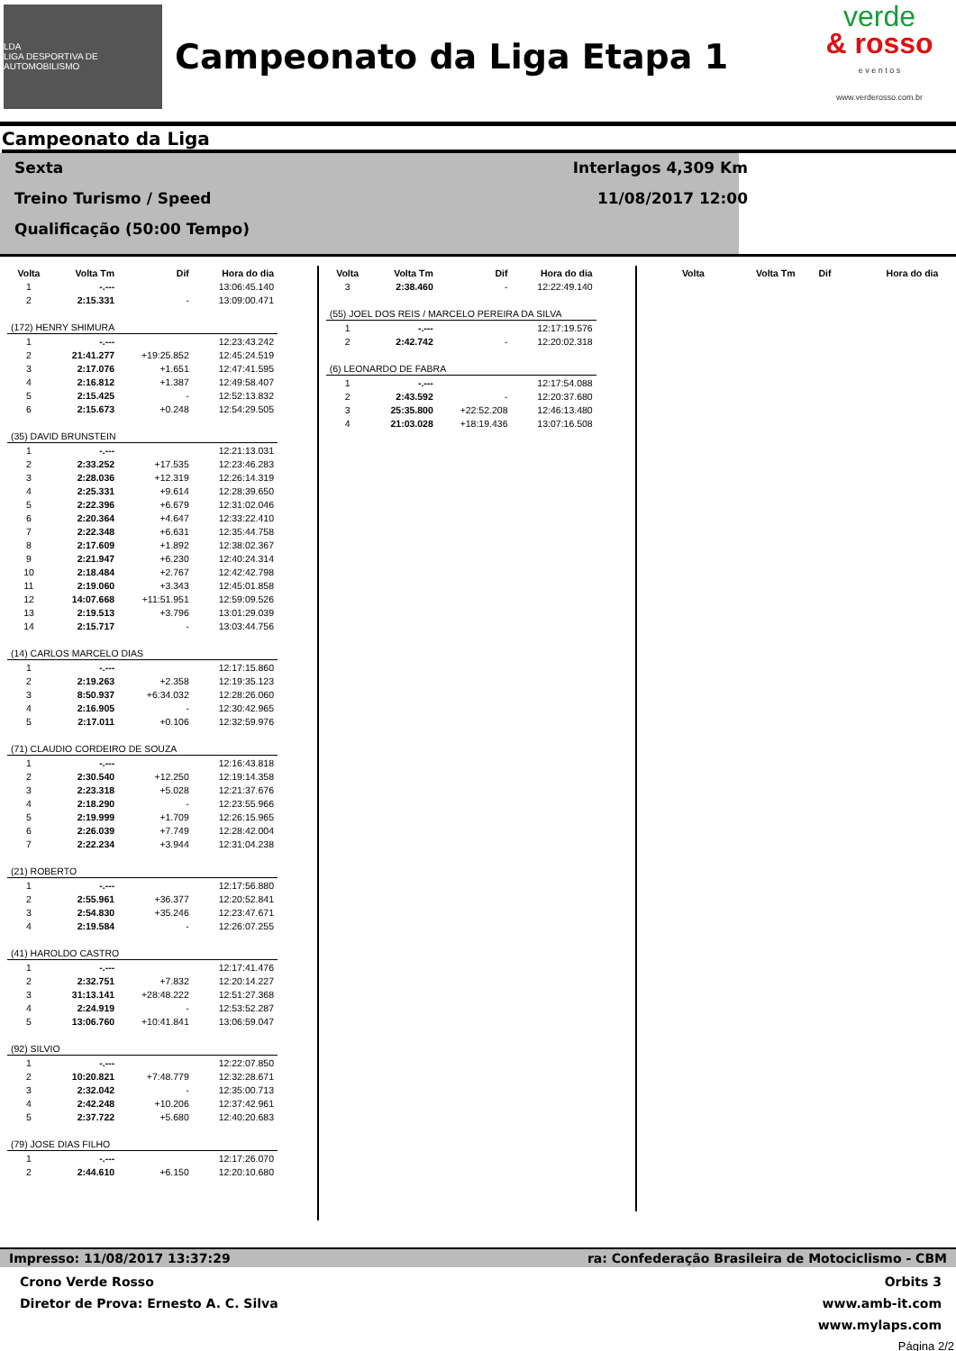LDA
LIGA DESPORTIVA DE AUTOMOBILISMO
Campeonato da Liga Etapa 1
verde
& rosso
e v e n t o s
www.verderosso.com.br
Campeonato da Liga
Sexta
Treino Turismo / Speed
Qualificação (50:00 Tempo)
Interlagos 4,309 Km
11/08/2017 12:00
| Volta | Volta Tm | Dif | Hora do dia |
| --- | --- | --- | --- |
| 1 | -.--- | | 13:06:45.140 |
| 2 | 2:15.331 | - | 13:09:00.471 |
| (172) HENRY SHIMURA | | | |
| 1 | -.--- | | 12:23:43.242 |
| 2 | 21:41.277 | +19:25.852 | 12:45:24.519 |
| 3 | 2:17.076 | +1.651 | 12:47:41.595 |
| 4 | 2:16.812 | +1.387 | 12:49:58.407 |
| 5 | 2:15.425 | - | 12:52:13.832 |
| 6 | 2:15.673 | +0.248 | 12:54:29.505 |
| (35) DAVID BRUNSTEIN | | | |
| 1 | -.--- | | 12:21:13.031 |
| 2 | 2:33.252 | +17.535 | 12:23:46.283 |
| 3 | 2:28.036 | +12.319 | 12:26:14.319 |
| 4 | 2:25.331 | +9.614 | 12:28:39.650 |
| 5 | 2:22.396 | +6.679 | 12:31:02.046 |
| 6 | 2:20.364 | +4.647 | 12:33:22.410 |
| 7 | 2:22.348 | +6.631 | 12:35:44.758 |
| 8 | 2:17.609 | +1.892 | 12:38:02.367 |
| 9 | 2:21.947 | +6.230 | 12:40:24.314 |
| 10 | 2:18.484 | +2.767 | 12:42:42.798 |
| 11 | 2:19.060 | +3.343 | 12:45:01.858 |
| 12 | 14:07.668 | +11:51.951 | 12:59:09.526 |
| 13 | 2:19.513 | +3.796 | 13:01:29.039 |
| 14 | 2:15.717 | - | 13:03:44.756 |
| (14) CARLOS MARCELO DIAS | | | |
| 1 | -.--- | | 12:17:15.860 |
| 2 | 2:19.263 | +2.358 | 12:19:35.123 |
| 3 | 8:50.937 | +6:34.032 | 12:28:26.060 |
| 4 | 2:16.905 | - | 12:30:42.965 |
| 5 | 2:17.011 | +0.106 | 12:32:59.976 |
| (71) CLAUDIO CORDEIRO DE SOUZA | | | |
| 1 | -.--- | | 12:16:43.818 |
| 2 | 2:30.540 | +12.250 | 12:19:14.358 |
| 3 | 2:23.318 | +5.028 | 12:21:37.676 |
| 4 | 2:18.290 | - | 12:23:55.966 |
| 5 | 2:19.999 | +1.709 | 12:26:15.965 |
| 6 | 2:26.039 | +7.749 | 12:28:42.004 |
| 7 | 2:22.234 | +3.944 | 12:31:04.238 |
| (21) ROBERTO | | | |
| 1 | -.--- | | 12:17:56.880 |
| 2 | 2:55.961 | +36.377 | 12:20:52.841 |
| 3 | 2:54.830 | +35.246 | 12:23:47.671 |
| 4 | 2:19.584 | - | 12:26:07.255 |
| (41) HAROLDO CASTRO | | | |
| 1 | -.--- | | 12:17:41.476 |
| 2 | 2:32.751 | +7.832 | 12:20:14.227 |
| 3 | 31:13.141 | +28:48.222 | 12:51:27.368 |
| 4 | 2:24.919 | - | 12:53:52.287 |
| 5 | 13:06.760 | +10:41.841 | 13:06:59.047 |
| (92) SILVIO | | | |
| 1 | -.--- | | 12:22:07.850 |
| 2 | 10:20.821 | +7:48.779 | 12:32:28.671 |
| 3 | 2:32.042 | - | 12:35:00.713 |
| 4 | 2:42.248 | +10.206 | 12:37:42.961 |
| 5 | 2:37.722 | +5.680 | 12:40:20.683 |
| (79) JOSE DIAS FILHO | | | |
| 1 | -.--- | | 12:17:26.070 |
| 2 | 2:44.610 | +6.150 | 12:20:10.680 |
| Volta | Volta Tm | Dif | Hora do dia |
| --- | --- | --- | --- |
| 3 | 2:38.460 | - | 12:22:49.140 |
| (55) JOEL DOS REIS / MARCELO PEREIRA DA SILVA | | | |
| 1 | -.--- | | 12:17:19.576 |
| 2 | 2:42.742 | - | 12:20:02.318 |
| (6) LEONARDO DE FABRA | | | |
| 1 | -.--- | | 12:17:54.088 |
| 2 | 2:43.592 | - | 12:20:37.680 |
| 3 | 25:35.800 | +22:52.208 | 12:46:13.480 |
| 4 | 21:03.028 | +18:19.436 | 13:07:16.508 |
| Volta | Volta Tm | Dif | Hora do dia |
| --- | --- | --- | --- |
Impresso: 11/08/2017 13:37:29 ra: Confederação Brasileira de Motociclismo - CBM
Crono Verde Rosso
Diretor de Prova: Ernesto A. C. Silva
Orbits 3
www.amb-it.com
www.mylaps.com
Página 2/2